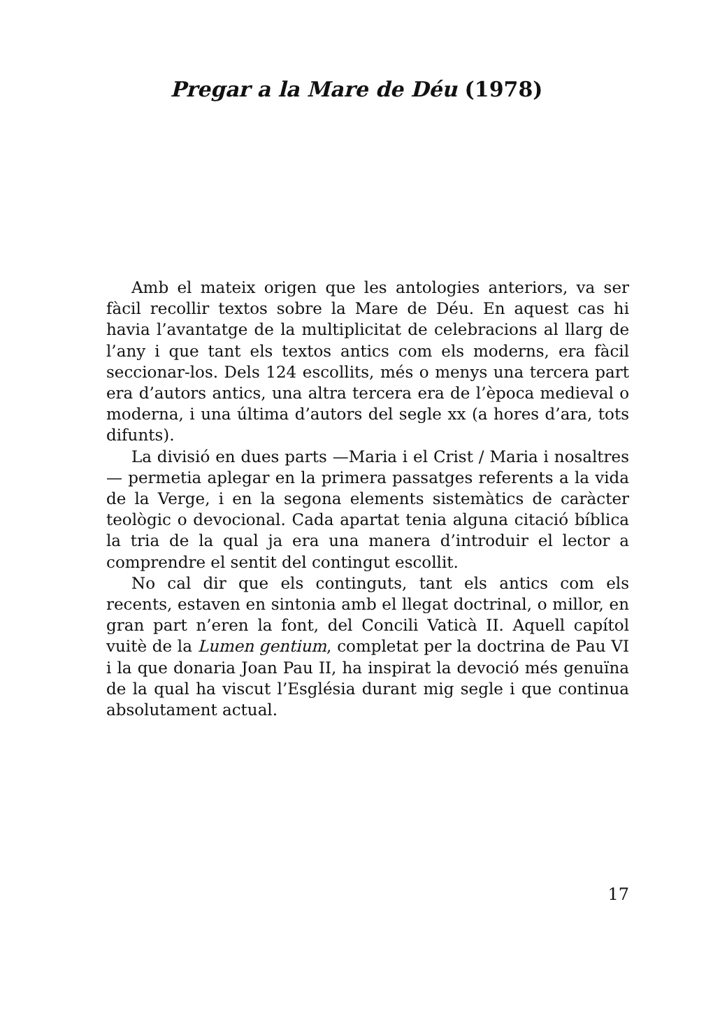Pregar a la Mare de Déu (1978)
Amb el mateix origen que les antologies anteriors, va ser fàcil recollir textos sobre la Mare de Déu. En aquest cas hi havia l’avantatge de la multiplicitat de celebracions al llarg de l’any i que tant els textos antics com els moderns, era fàcil seccionar-los. Dels 124 escollits, més o menys una tercera part era d’autors antics, una altra tercera era de l’època medieval o moderna, i una última d’autors del segle xx (a hores d’ara, tots difunts).
La divisió en dues parts —Maria i el Crist / Maria i nosaltres— permetia aplegar en la primera passatges referents a la vida de la Verge, i en la segona elements sistemàtics de caràcter teològic o devocional. Cada apartat tenia alguna citació bíblica la tria de la qual ja era una manera d’introduir el lector a comprendre el sentit del contingut escollit.
No cal dir que els continguts, tant els antics com els recents, estaven en sintonia amb el llegat doctrinal, o millor, en gran part n’eren la font, del Concili Vaticà II. Aquell capítol vuitè de la Lumen gentium, completat per la doctrina de Pau VI i la que donaria Joan Pau II, ha inspirat la devoció més genuïna de la qual ha viscut l’Església durant mig segle i que continua absolutament actual.
17